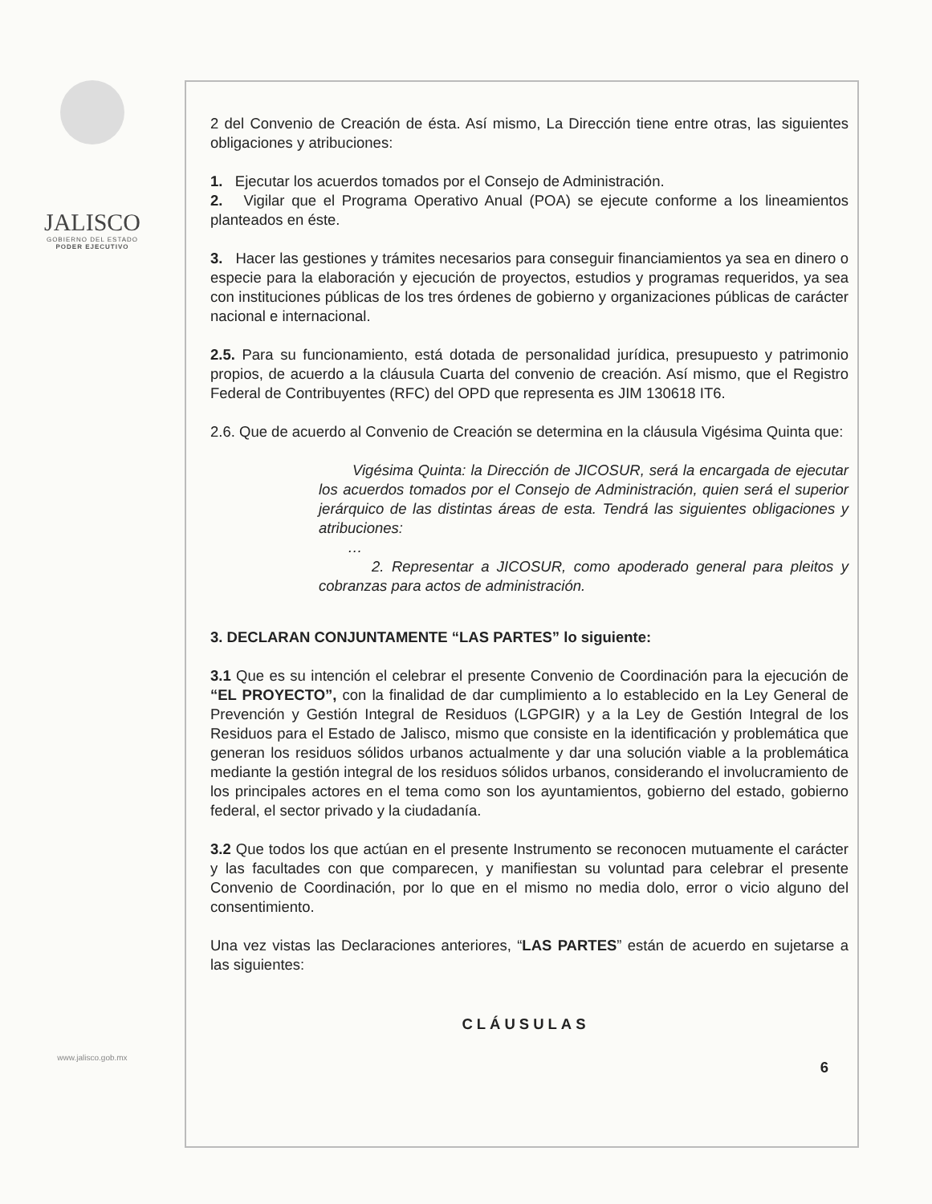JALISCO
GOBIERNO DEL ESTADO
PODER EJECUTIVO
www.jalisco.gob.mx
2 del Convenio de Creación de ésta. Así mismo, La Dirección tiene entre otras, las siguientes obligaciones y atribuciones:
1. Ejecutar los acuerdos tomados por el Consejo de Administración.
2. Vigilar que el Programa Operativo Anual (POA) se ejecute conforme a los lineamientos planteados en éste.
3. Hacer las gestiones y trámites necesarios para conseguir financiamientos ya sea en dinero o especie para la elaboración y ejecución de proyectos, estudios y programas requeridos, ya sea con instituciones públicas de los tres órdenes de gobierno y organizaciones públicas de carácter nacional e internacional.
2.5. Para su funcionamiento, está dotada de personalidad jurídica, presupuesto y patrimonio propios, de acuerdo a la cláusula Cuarta del convenio de creación. Así mismo, que el Registro Federal de Contribuyentes (RFC) del OPD que representa es JIM 130618 IT6.
2.6. Que de acuerdo al Convenio de Creación se determina en la cláusula Vigésima Quinta que:
Vigésima Quinta: la Dirección de JICOSUR, será la encargada de ejecutar los acuerdos tomados por el Consejo de Administración, quien será el superior jerárquico de las distintas áreas de esta. Tendrá las siguientes obligaciones y atribuciones:
…
2. Representar a JICOSUR, como apoderado general para pleitos y cobranzas para actos de administración.
3. DECLARAN CONJUNTAMENTE “LAS PARTES” lo siguiente:
3.1 Que es su intención el celebrar el presente Convenio de Coordinación para la ejecución de “EL PROYECTO”, con la finalidad de dar cumplimiento a lo establecido en la Ley General de Prevención y Gestión Integral de Residuos (LGPGIR) y a la Ley de Gestión Integral de los Residuos para el Estado de Jalisco, mismo que consiste en la identificación y problemática que generan los residuos sólidos urbanos actualmente y dar una solución viable a la problemática mediante la gestión integral de los residuos sólidos urbanos, considerando el involucramiento de los principales actores en el tema como son los ayuntamientos, gobierno del estado, gobierno federal, el sector privado y la ciudadanía.
3.2 Que todos los que actúan en el presente Instrumento se reconocen mutuamente el carácter y las facultades con que comparecen, y manifiestan su voluntad para celebrar el presente Convenio de Coordinación, por lo que en el mismo no media dolo, error o vicio alguno del consentimiento.
Una vez vistas las Declaraciones anteriores, “LAS PARTES” están de acuerdo en sujetarse a las siguientes:
CLÁUSULAS
6